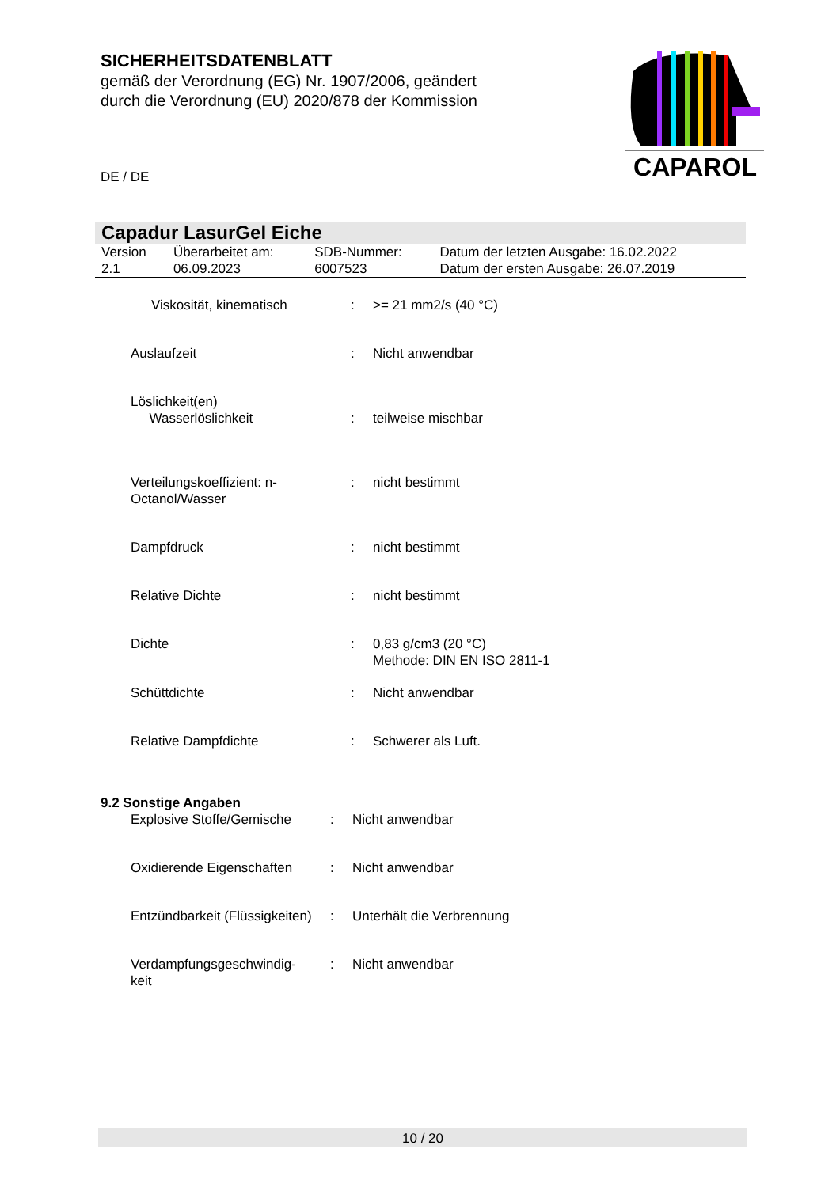SICHERHEITSDATENBLATT
gemäß der Verordnung (EG) Nr. 1907/2006, geändert
durch die Verordnung (EU) 2020/878 der Kommission
CAPAROL
DE / DE
Capadur LasurGel Eiche
| Version 2.1 | Überarbeitet am: 06.09.2023 | SDB-Nummer: 6007523 | Datum der letzten Ausgabe: 16.02.2022 Datum der ersten Ausgabe: 26.07.2019 |
| Viskosität, kinematisch | : | >= 21 mm2/s (40 °C) |
| Auslaufzeit | : | Nicht anwendbar |
| Löslichkeit(en) Wasserlöslichkeit | : | teilweise mischbar |
| Verteilungskoeffizient: n- Octanol/Wasser | : | nicht bestimmt |
| Dampfdruck | : | nicht bestimmt |
| Relative Dichte | : | nicht bestimmt |
| Dichte | : | 0,83 g/cm3 (20 °C) Methode: DIN EN ISO 2811-1 |
| Schüttdichte | : | Nicht anwendbar |
| Relative Dampfdichte | : | Schwerer als Luft. |
9.2 Sonstige Angaben
| Explosive Stoffe/Gemische | : | Nicht anwendbar |
| Oxidierende Eigenschaften | : | Nicht anwendbar |
| Entzündbarkeit (Flüssigkeiten) | : | Unterhält die Verbrennung |
| Verdampfungsgeschwindig- keit | : | Nicht anwendbar |
10 / 20